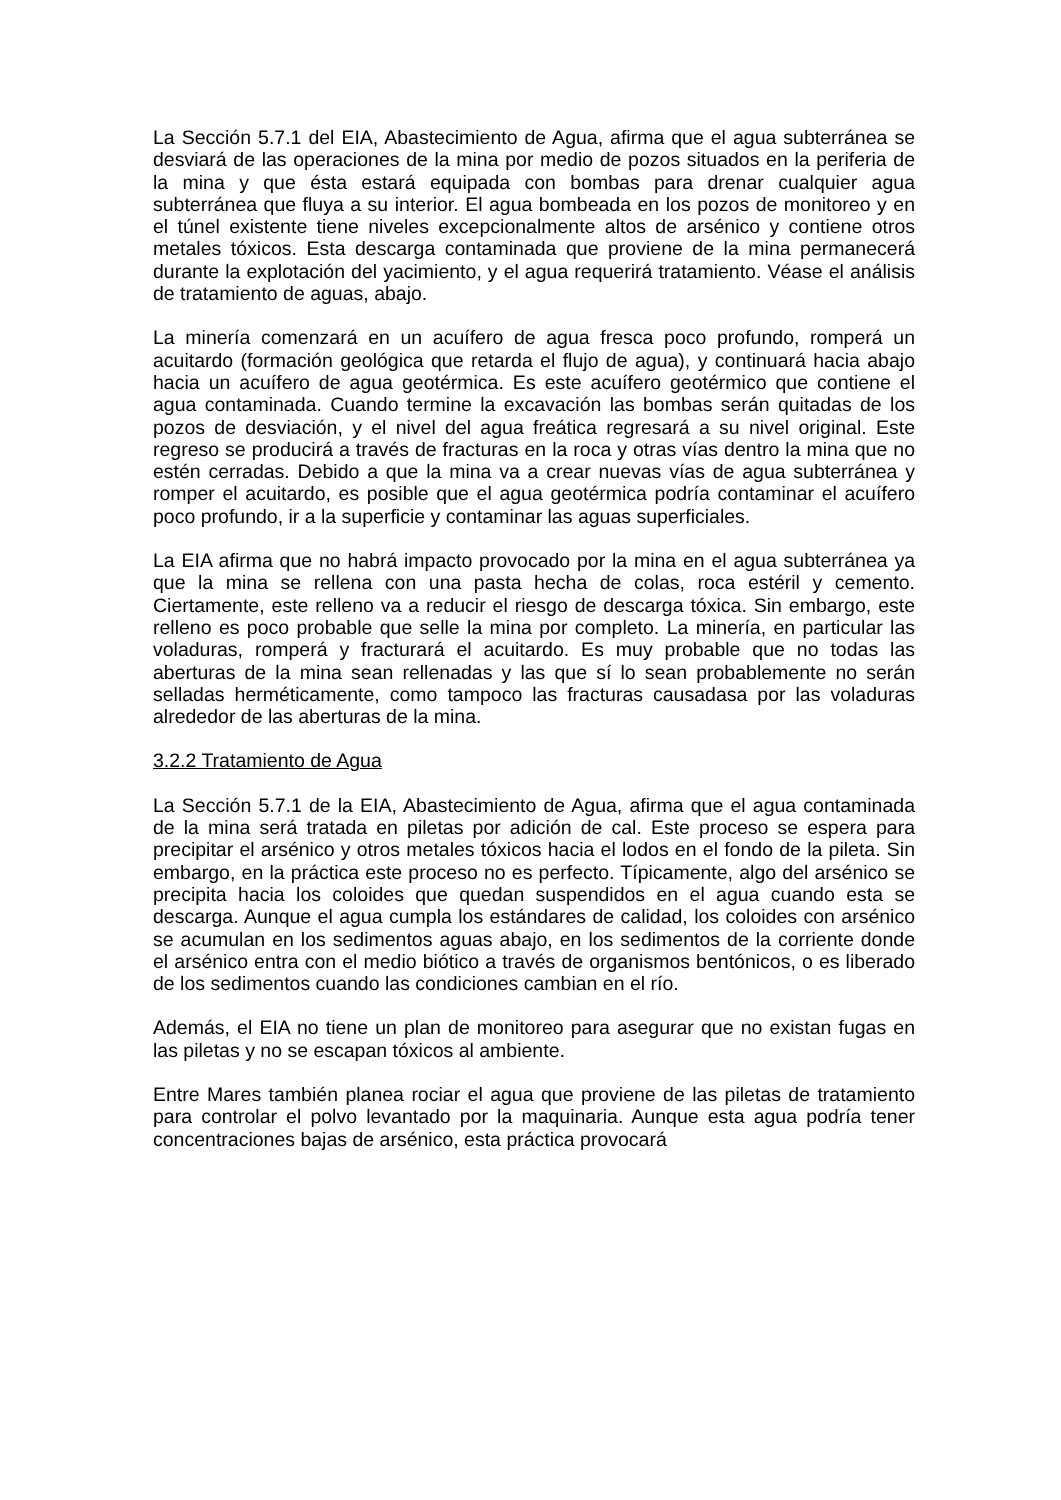La Sección 5.7.1 del EIA, Abastecimiento de Agua, afirma que el agua subterránea se desviará de las operaciones de la mina por medio de pozos situados en la periferia de la mina y que ésta estará equipada con bombas para drenar cualquier agua subterránea que fluya a su interior. El agua bombeada en los pozos de monitoreo y en el túnel existente tiene niveles excepcionalmente altos de arsénico y contiene otros metales tóxicos. Esta descarga contaminada que proviene de la mina permanecerá durante la explotación del yacimiento, y el agua requerirá tratamiento. Véase el análisis de tratamiento de aguas, abajo.
La minería comenzará en un acuífero de agua fresca poco profundo, romperá un acuitardo (formación geológica que retarda el flujo de agua), y continuará hacia abajo hacia un acuífero de agua geotérmica. Es este acuífero geotérmico que contiene el agua contaminada. Cuando termine la excavación las bombas serán quitadas de los pozos de desviación, y el nivel del agua freática regresará a su nivel original. Este regreso se producirá a través de fracturas en la roca y otras vías dentro la mina que no estén cerradas. Debido a que la mina va a crear nuevas vías de agua subterránea y romper el acuitardo, es posible que el agua geotérmica podría contaminar el acuífero poco profundo, ir a la superficie y contaminar las aguas superficiales.
La EIA afirma que no habrá impacto provocado por la mina en el agua subterránea ya que la mina se rellena con una pasta hecha de colas, roca estéril y cemento. Ciertamente, este relleno va a reducir el riesgo de descarga tóxica. Sin embargo, este relleno es poco probable que selle la mina por completo. La minería, en particular las voladuras, romperá y fracturará el acuitardo. Es muy probable que no todas las aberturas de la mina sean rellenadas y las que sí lo sean probablemente no serán selladas herméticamente, como tampoco las fracturas causadasa por las voladuras alrededor de las aberturas de la mina.
3.2.2 Tratamiento de Agua
La Sección 5.7.1 de la EIA, Abastecimiento de Agua, afirma que el agua contaminada de la mina será tratada en piletas por adición de cal. Este proceso se espera para precipitar el arsénico y otros metales tóxicos hacia el lodos en el fondo de la pileta. Sin embargo, en la práctica este proceso no es perfecto. Típicamente, algo del arsénico se precipita hacia los coloides que quedan suspendidos en el agua cuando esta se descarga. Aunque el agua cumpla los estándares de calidad, los coloides con arsénico se acumulan en los sedimentos aguas abajo, en los sedimentos de la corriente donde el arsénico entra con el medio biótico a través de organismos bentónicos, o es liberado de los sedimentos cuando las condiciones cambian en el río.
Además, el EIA no tiene un plan de monitoreo para asegurar que no existan fugas en las piletas y no se escapan tóxicos al ambiente.
Entre Mares también planea rociar el agua que proviene de las piletas de tratamiento para controlar el polvo levantado por la maquinaria. Aunque esta agua podría tener concentraciones bajas de arsénico, esta práctica provocará